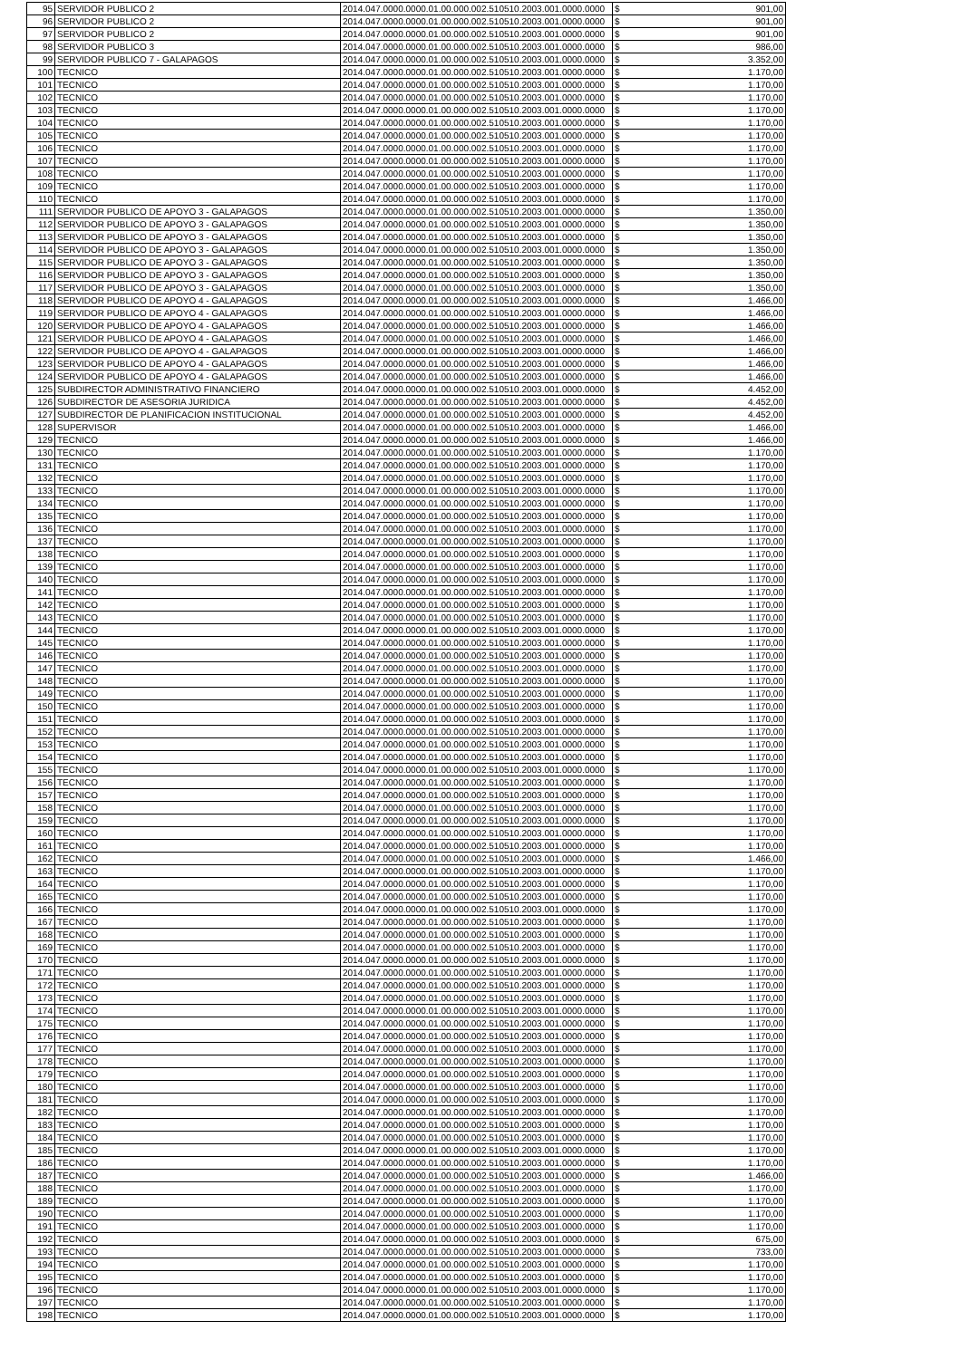| 95 | SERVIDOR PUBLICO 2 | 2014.047.0000.0000.01.00.000.002.510510.2003.001.0000.0000 | $ | 901,00 |
| 96 | SERVIDOR PUBLICO 2 | 2014.047.0000.0000.01.00.000.002.510510.2003.001.0000.0000 | $ | 901,00 |
| 97 | SERVIDOR PUBLICO 2 | 2014.047.0000.0000.01.00.000.002.510510.2003.001.0000.0000 | $ | 901,00 |
| 98 | SERVIDOR PUBLICO 3 | 2014.047.0000.0000.01.00.000.002.510510.2003.001.0000.0000 | $ | 986,00 |
| 99 | SERVIDOR PUBLICO 7 - GALAPAGOS | 2014.047.0000.0000.01.00.000.002.510510.2003.001.0000.0000 | $ | 3.352,00 |
| 100 | TECNICO | 2014.047.0000.0000.01.00.000.002.510510.2003.001.0000.0000 | $ | 1.170,00 |
| 101 | TECNICO | 2014.047.0000.0000.01.00.000.002.510510.2003.001.0000.0000 | $ | 1.170,00 |
| 102 | TECNICO | 2014.047.0000.0000.01.00.000.002.510510.2003.001.0000.0000 | $ | 1.170,00 |
| 103 | TECNICO | 2014.047.0000.0000.01.00.000.002.510510.2003.001.0000.0000 | $ | 1.170,00 |
| 104 | TECNICO | 2014.047.0000.0000.01.00.000.002.510510.2003.001.0000.0000 | $ | 1.170,00 |
| 105 | TECNICO | 2014.047.0000.0000.01.00.000.002.510510.2003.001.0000.0000 | $ | 1.170,00 |
| 106 | TECNICO | 2014.047.0000.0000.01.00.000.002.510510.2003.001.0000.0000 | $ | 1.170,00 |
| 107 | TECNICO | 2014.047.0000.0000.01.00.000.002.510510.2003.001.0000.0000 | $ | 1.170,00 |
| 108 | TECNICO | 2014.047.0000.0000.01.00.000.002.510510.2003.001.0000.0000 | $ | 1.170,00 |
| 109 | TECNICO | 2014.047.0000.0000.01.00.000.002.510510.2003.001.0000.0000 | $ | 1.170,00 |
| 110 | TECNICO | 2014.047.0000.0000.01.00.000.002.510510.2003.001.0000.0000 | $ | 1.170,00 |
| 111 | SERVIDOR PUBLICO DE APOYO 3 - GALAPAGOS | 2014.047.0000.0000.01.00.000.002.510510.2003.001.0000.0000 | $ | 1.350,00 |
| 112 | SERVIDOR PUBLICO DE APOYO 3 - GALAPAGOS | 2014.047.0000.0000.01.00.000.002.510510.2003.001.0000.0000 | $ | 1.350,00 |
| 113 | SERVIDOR PUBLICO DE APOYO 3 - GALAPAGOS | 2014.047.0000.0000.01.00.000.002.510510.2003.001.0000.0000 | $ | 1.350,00 |
| 114 | SERVIDOR PUBLICO DE APOYO 3 - GALAPAGOS | 2014.047.0000.0000.01.00.000.002.510510.2003.001.0000.0000 | $ | 1.350,00 |
| 115 | SERVIDOR PUBLICO DE APOYO 3 - GALAPAGOS | 2014.047.0000.0000.01.00.000.002.510510.2003.001.0000.0000 | $ | 1.350,00 |
| 116 | SERVIDOR PUBLICO DE APOYO 3 - GALAPAGOS | 2014.047.0000.0000.01.00.000.002.510510.2003.001.0000.0000 | $ | 1.350,00 |
| 117 | SERVIDOR PUBLICO DE APOYO 3 - GALAPAGOS | 2014.047.0000.0000.01.00.000.002.510510.2003.001.0000.0000 | $ | 1.350,00 |
| 118 | SERVIDOR PUBLICO DE APOYO 4 - GALAPAGOS | 2014.047.0000.0000.01.00.000.002.510510.2003.001.0000.0000 | $ | 1.466,00 |
| 119 | SERVIDOR PUBLICO DE APOYO 4 - GALAPAGOS | 2014.047.0000.0000.01.00.000.002.510510.2003.001.0000.0000 | $ | 1.466,00 |
| 120 | SERVIDOR PUBLICO DE APOYO 4 - GALAPAGOS | 2014.047.0000.0000.01.00.000.002.510510.2003.001.0000.0000 | $ | 1.466,00 |
| 121 | SERVIDOR PUBLICO DE APOYO 4 - GALAPAGOS | 2014.047.0000.0000.01.00.000.002.510510.2003.001.0000.0000 | $ | 1.466,00 |
| 122 | SERVIDOR PUBLICO DE APOYO 4 - GALAPAGOS | 2014.047.0000.0000.01.00.000.002.510510.2003.001.0000.0000 | $ | 1.466,00 |
| 123 | SERVIDOR PUBLICO DE APOYO 4 - GALAPAGOS | 2014.047.0000.0000.01.00.000.002.510510.2003.001.0000.0000 | $ | 1.466,00 |
| 124 | SERVIDOR PUBLICO DE APOYO 4 - GALAPAGOS | 2014.047.0000.0000.01.00.000.002.510510.2003.001.0000.0000 | $ | 1.466,00 |
| 125 | SUBDIRECTOR ADMINISTRATIVO FINANCIERO | 2014.047.0000.0000.01.00.000.002.510510.2003.001.0000.0000 | $ | 4.452,00 |
| 126 | SUBDIRECTOR DE ASESORIA JURIDICA | 2014.047.0000.0000.01.00.000.002.510510.2003.001.0000.0000 | $ | 4.452,00 |
| 127 | SUBDIRECTOR DE PLANIFICACION INSTITUCIONAL | 2014.047.0000.0000.01.00.000.002.510510.2003.001.0000.0000 | $ | 4.452,00 |
| 128 | SUPERVISOR | 2014.047.0000.0000.01.00.000.002.510510.2003.001.0000.0000 | $ | 1.466,00 |
| 129 | TECNICO | 2014.047.0000.0000.01.00.000.002.510510.2003.001.0000.0000 | $ | 1.466,00 |
| 130 | TECNICO | 2014.047.0000.0000.01.00.000.002.510510.2003.001.0000.0000 | $ | 1.170,00 |
| 131 | TECNICO | 2014.047.0000.0000.01.00.000.002.510510.2003.001.0000.0000 | $ | 1.170,00 |
| 132 | TECNICO | 2014.047.0000.0000.01.00.000.002.510510.2003.001.0000.0000 | $ | 1.170,00 |
| 133 | TECNICO | 2014.047.0000.0000.01.00.000.002.510510.2003.001.0000.0000 | $ | 1.170,00 |
| 134 | TECNICO | 2014.047.0000.0000.01.00.000.002.510510.2003.001.0000.0000 | $ | 1.170,00 |
| 135 | TECNICO | 2014.047.0000.0000.01.00.000.002.510510.2003.001.0000.0000 | $ | 1.170,00 |
| 136 | TECNICO | 2014.047.0000.0000.01.00.000.002.510510.2003.001.0000.0000 | $ | 1.170,00 |
| 137 | TECNICO | 2014.047.0000.0000.01.00.000.002.510510.2003.001.0000.0000 | $ | 1.170,00 |
| 138 | TECNICO | 2014.047.0000.0000.01.00.000.002.510510.2003.001.0000.0000 | $ | 1.170,00 |
| 139 | TECNICO | 2014.047.0000.0000.01.00.000.002.510510.2003.001.0000.0000 | $ | 1.170,00 |
| 140 | TECNICO | 2014.047.0000.0000.01.00.000.002.510510.2003.001.0000.0000 | $ | 1.170,00 |
| 141 | TECNICO | 2014.047.0000.0000.01.00.000.002.510510.2003.001.0000.0000 | $ | 1.170,00 |
| 142 | TECNICO | 2014.047.0000.0000.01.00.000.002.510510.2003.001.0000.0000 | $ | 1.170,00 |
| 143 | TECNICO | 2014.047.0000.0000.01.00.000.002.510510.2003.001.0000.0000 | $ | 1.170,00 |
| 144 | TECNICO | 2014.047.0000.0000.01.00.000.002.510510.2003.001.0000.0000 | $ | 1.170,00 |
| 145 | TECNICO | 2014.047.0000.0000.01.00.000.002.510510.2003.001.0000.0000 | $ | 1.170,00 |
| 146 | TECNICO | 2014.047.0000.0000.01.00.000.002.510510.2003.001.0000.0000 | $ | 1.170,00 |
| 147 | TECNICO | 2014.047.0000.0000.01.00.000.002.510510.2003.001.0000.0000 | $ | 1.170,00 |
| 148 | TECNICO | 2014.047.0000.0000.01.00.000.002.510510.2003.001.0000.0000 | $ | 1.170,00 |
| 149 | TECNICO | 2014.047.0000.0000.01.00.000.002.510510.2003.001.0000.0000 | $ | 1.170,00 |
| 150 | TECNICO | 2014.047.0000.0000.01.00.000.002.510510.2003.001.0000.0000 | $ | 1.170,00 |
| 151 | TECNICO | 2014.047.0000.0000.01.00.000.002.510510.2003.001.0000.0000 | $ | 1.170,00 |
| 152 | TECNICO | 2014.047.0000.0000.01.00.000.002.510510.2003.001.0000.0000 | $ | 1.170,00 |
| 153 | TECNICO | 2014.047.0000.0000.01.00.000.002.510510.2003.001.0000.0000 | $ | 1.170,00 |
| 154 | TECNICO | 2014.047.0000.0000.01.00.000.002.510510.2003.001.0000.0000 | $ | 1.170,00 |
| 155 | TECNICO | 2014.047.0000.0000.01.00.000.002.510510.2003.001.0000.0000 | $ | 1.170,00 |
| 156 | TECNICO | 2014.047.0000.0000.01.00.000.002.510510.2003.001.0000.0000 | $ | 1.170,00 |
| 157 | TECNICO | 2014.047.0000.0000.01.00.000.002.510510.2003.001.0000.0000 | $ | 1.170,00 |
| 158 | TECNICO | 2014.047.0000.0000.01.00.000.002.510510.2003.001.0000.0000 | $ | 1.170,00 |
| 159 | TECNICO | 2014.047.0000.0000.01.00.000.002.510510.2003.001.0000.0000 | $ | 1.170,00 |
| 160 | TECNICO | 2014.047.0000.0000.01.00.000.002.510510.2003.001.0000.0000 | $ | 1.170,00 |
| 161 | TECNICO | 2014.047.0000.0000.01.00.000.002.510510.2003.001.0000.0000 | $ | 1.170,00 |
| 162 | TECNICO | 2014.047.0000.0000.01.00.000.002.510510.2003.001.0000.0000 | $ | 1.466,00 |
| 163 | TECNICO | 2014.047.0000.0000.01.00.000.002.510510.2003.001.0000.0000 | $ | 1.170,00 |
| 164 | TECNICO | 2014.047.0000.0000.01.00.000.002.510510.2003.001.0000.0000 | $ | 1.170,00 |
| 165 | TECNICO | 2014.047.0000.0000.01.00.000.002.510510.2003.001.0000.0000 | $ | 1.170,00 |
| 166 | TECNICO | 2014.047.0000.0000.01.00.000.002.510510.2003.001.0000.0000 | $ | 1.170,00 |
| 167 | TECNICO | 2014.047.0000.0000.01.00.000.002.510510.2003.001.0000.0000 | $ | 1.170,00 |
| 168 | TECNICO | 2014.047.0000.0000.01.00.000.002.510510.2003.001.0000.0000 | $ | 1.170,00 |
| 169 | TECNICO | 2014.047.0000.0000.01.00.000.002.510510.2003.001.0000.0000 | $ | 1.170,00 |
| 170 | TECNICO | 2014.047.0000.0000.01.00.000.002.510510.2003.001.0000.0000 | $ | 1.170,00 |
| 171 | TECNICO | 2014.047.0000.0000.01.00.000.002.510510.2003.001.0000.0000 | $ | 1.170,00 |
| 172 | TECNICO | 2014.047.0000.0000.01.00.000.002.510510.2003.001.0000.0000 | $ | 1.170,00 |
| 173 | TECNICO | 2014.047.0000.0000.01.00.000.002.510510.2003.001.0000.0000 | $ | 1.170,00 |
| 174 | TECNICO | 2014.047.0000.0000.01.00.000.002.510510.2003.001.0000.0000 | $ | 1.170,00 |
| 175 | TECNICO | 2014.047.0000.0000.01.00.000.002.510510.2003.001.0000.0000 | $ | 1.170,00 |
| 176 | TECNICO | 2014.047.0000.0000.01.00.000.002.510510.2003.001.0000.0000 | $ | 1.170,00 |
| 177 | TECNICO | 2014.047.0000.0000.01.00.000.002.510510.2003.001.0000.0000 | $ | 1.170,00 |
| 178 | TECNICO | 2014.047.0000.0000.01.00.000.002.510510.2003.001.0000.0000 | $ | 1.170,00 |
| 179 | TECNICO | 2014.047.0000.0000.01.00.000.002.510510.2003.001.0000.0000 | $ | 1.170,00 |
| 180 | TECNICO | 2014.047.0000.0000.01.00.000.002.510510.2003.001.0000.0000 | $ | 1.170,00 |
| 181 | TECNICO | 2014.047.0000.0000.01.00.000.002.510510.2003.001.0000.0000 | $ | 1.170,00 |
| 182 | TECNICO | 2014.047.0000.0000.01.00.000.002.510510.2003.001.0000.0000 | $ | 1.170,00 |
| 183 | TECNICO | 2014.047.0000.0000.01.00.000.002.510510.2003.001.0000.0000 | $ | 1.170,00 |
| 184 | TECNICO | 2014.047.0000.0000.01.00.000.002.510510.2003.001.0000.0000 | $ | 1.170,00 |
| 185 | TECNICO | 2014.047.0000.0000.01.00.000.002.510510.2003.001.0000.0000 | $ | 1.170,00 |
| 186 | TECNICO | 2014.047.0000.0000.01.00.000.002.510510.2003.001.0000.0000 | $ | 1.170,00 |
| 187 | TECNICO | 2014.047.0000.0000.01.00.000.002.510510.2003.001.0000.0000 | $ | 1.466,00 |
| 188 | TECNICO | 2014.047.0000.0000.01.00.000.002.510510.2003.001.0000.0000 | $ | 1.170,00 |
| 189 | TECNICO | 2014.047.0000.0000.01.00.000.002.510510.2003.001.0000.0000 | $ | 1.170,00 |
| 190 | TECNICO | 2014.047.0000.0000.01.00.000.002.510510.2003.001.0000.0000 | $ | 1.170,00 |
| 191 | TECNICO | 2014.047.0000.0000.01.00.000.002.510510.2003.001.0000.0000 | $ | 1.170,00 |
| 192 | TECNICO | 2014.047.0000.0000.01.00.000.002.510510.2003.001.0000.0000 | $ | 675,00 |
| 193 | TECNICO | 2014.047.0000.0000.01.00.000.002.510510.2003.001.0000.0000 | $ | 733,00 |
| 194 | TECNICO | 2014.047.0000.0000.01.00.000.002.510510.2003.001.0000.0000 | $ | 1.170,00 |
| 195 | TECNICO | 2014.047.0000.0000.01.00.000.002.510510.2003.001.0000.0000 | $ | 1.170,00 |
| 196 | TECNICO | 2014.047.0000.0000.01.00.000.002.510510.2003.001.0000.0000 | $ | 1.170,00 |
| 197 | TECNICO | 2014.047.0000.0000.01.00.000.002.510510.2003.001.0000.0000 | $ | 1.170,00 |
| 198 | TECNICO | 2014.047.0000.0000.01.00.000.002.510510.2003.001.0000.0000 | $ | 1.170,00 |